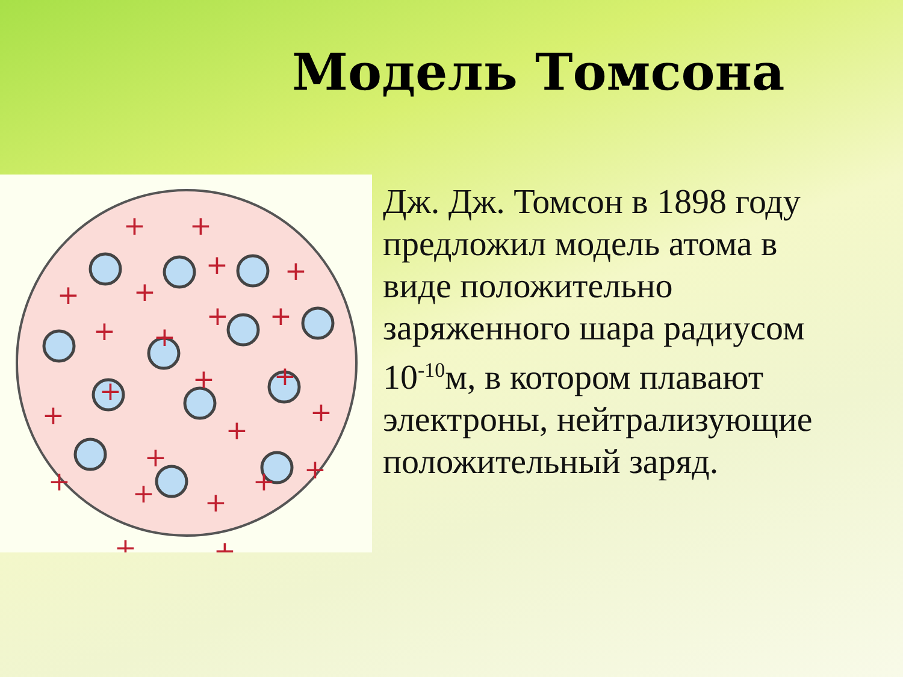Модель Томсона
+
+
+
+
+
+
+
+
+
+
+
+
+
+
+
+
+
+
+
+
+
+
+
+
Дж. Дж. Томсон в 1898 году предложил модель атома в виде положительно заряженного шара радиусом 10<sup>-10</sup>м, в котором плавают электроны, нейтрализующие положительный заряд.